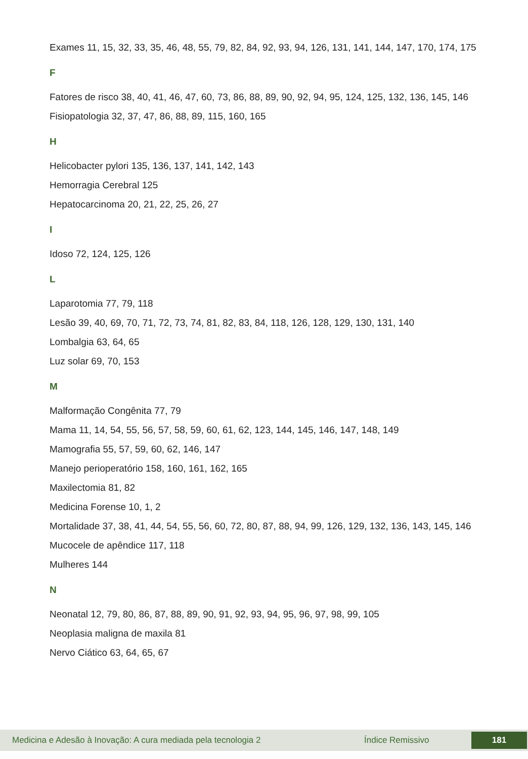Exames 11, 15, 32, 33, 35, 46, 48, 55, 79, 82, 84, 92, 93, 94, 126, 131, 141, 144, 147, 170, 174, 175
F
Fatores de risco 38, 40, 41, 46, 47, 60, 73, 86, 88, 89, 90, 92, 94, 95, 124, 125, 132, 136, 145, 146
Fisiopatologia 32, 37, 47, 86, 88, 89, 115, 160, 165
H
Helicobacter pylori 135, 136, 137, 141, 142, 143
Hemorragia Cerebral 125
Hepatocarcinoma 20, 21, 22, 25, 26, 27
I
Idoso 72, 124, 125, 126
L
Laparotomia 77, 79, 118
Lesão 39, 40, 69, 70, 71, 72, 73, 74, 81, 82, 83, 84, 118, 126, 128, 129, 130, 131, 140
Lombalgia 63, 64, 65
Luz solar 69, 70, 153
M
Malformação Congênita 77, 79
Mama 11, 14, 54, 55, 56, 57, 58, 59, 60, 61, 62, 123, 144, 145, 146, 147, 148, 149
Mamografia 55, 57, 59, 60, 62, 146, 147
Manejo perioperatório 158, 160, 161, 162, 165
Maxilectomia 81, 82
Medicina Forense 10, 1, 2
Mortalidade 37, 38, 41, 44, 54, 55, 56, 60, 72, 80, 87, 88, 94, 99, 126, 129, 132, 136, 143, 145, 146
Mucocele de apêndice 117, 118
Mulheres 144
N
Neonatal 12, 79, 80, 86, 87, 88, 89, 90, 91, 92, 93, 94, 95, 96, 97, 98, 99, 105
Neoplasia maligna de maxila 81
Nervo Ciático 63, 64, 65, 67
Medicina e Adesão à Inovação: A cura mediada pela tecnologia 2 Índice Remissivo 181